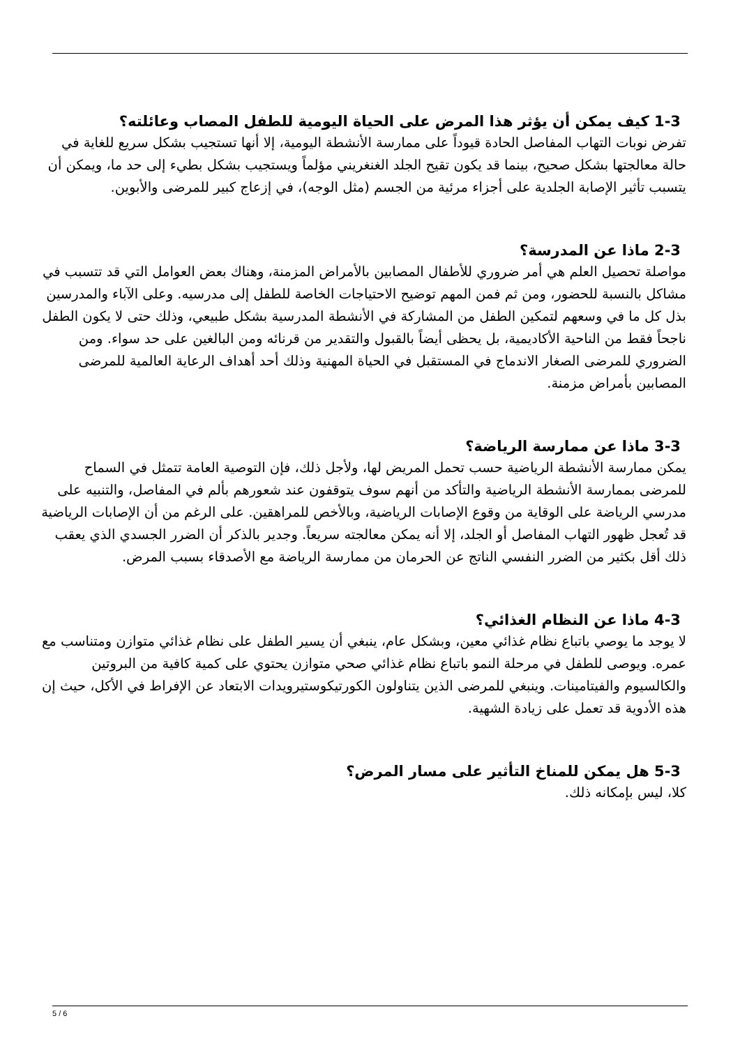1-3 كيف يمكن أن يؤثر هذا المرض على الحياة اليومية للطفل المصاب وعائلته؟
تفرض نوبات التهاب المفاصل الحادة قيوداً على ممارسة الأنشطة اليومية، إلا أنها تستجيب بشكل سريع للغاية في حالة معالجتها بشكل صحيح، بينما قد يكون تقيح الجلد الغنغريني مؤلماً ويستجيب بشكل بطيء إلى حد ما، ويمكن أن يتسبب تأثير الإصابة الجلدية على أجزاء مرئية من الجسم (مثل الوجه)، في إزعاج كبير للمرضى والأبوين.
2-3 ماذا عن المدرسة؟
مواصلة تحصيل العلم هي أمر ضروري للأطفال المصابين بالأمراض المزمنة، وهناك بعض العوامل التي قد تتسبب في مشاكل بالنسبة للحضور، ومن ثم فمن المهم توضيح الاحتياجات الخاصة للطفل إلى مدرسيه. وعلى الآباء والمدرسين بذل كل ما في وسعهم لتمكين الطفل من المشاركة في الأنشطة المدرسية بشكل طبيعي، وذلك حتى لا يكون الطفل ناجحاً فقط من الناحية الأكاديمية، بل يحظى أيضاً بالقبول والتقدير من قرنائه ومن البالغين على حد سواء. ومن الضروري للمرضى الصغار الاندماج في المستقبل في الحياة المهنية وذلك أحد أهداف الرعاية العالمية للمرضى المصابين بأمراض مزمنة.
3-3 ماذا عن ممارسة الرياضة؟
يمكن ممارسة الأنشطة الرياضية حسب تحمل المريض لها، ولأجل ذلك، فإن التوصية العامة تتمثل في السماح للمرضى بممارسة الأنشطة الرياضية والتأكد من أنهم سوف يتوقفون عند شعورهم بألم في المفاصل، والتنبيه على مدرسي الرياضة على الوقاية من وقوع الإصابات الرياضية، وبالأخص للمراهقين. على الرغم من أن الإصابات الرياضية قد تُعجل ظهور التهاب المفاصل أو الجلد، إلا أنه يمكن معالجته سريعاً. وجدير بالذكر أن الضرر الجسدي الذي يعقب ذلك أقل بكثير من الضرر النفسي الناتج عن الحرمان من ممارسة الرياضة مع الأصدقاء بسبب المرض.
4-3 ماذا عن النظام الغذائي؟
لا يوجد ما يوصي باتباع نظام غذائي معين، وبشكل عام، ينبغي أن يسير الطفل على نظام غذائي متوازن ومتناسب مع عمره. ويوصى للطفل في مرحلة النمو باتباع نظام غذائي صحي متوازن يحتوي على كمية كافية من البروتين والكالسيوم والفيتامينات. وينبغي للمرضى الذين يتناولون الكورتيكوستيرويدات الابتعاد عن الإفراط في الأكل، حيث إن هذه الأدوية قد تعمل على زيادة الشهية.
5-3 هل يمكن للمناخ التأثير على مسار المرض؟
كلا، ليس بإمكانه ذلك.
5 / 6